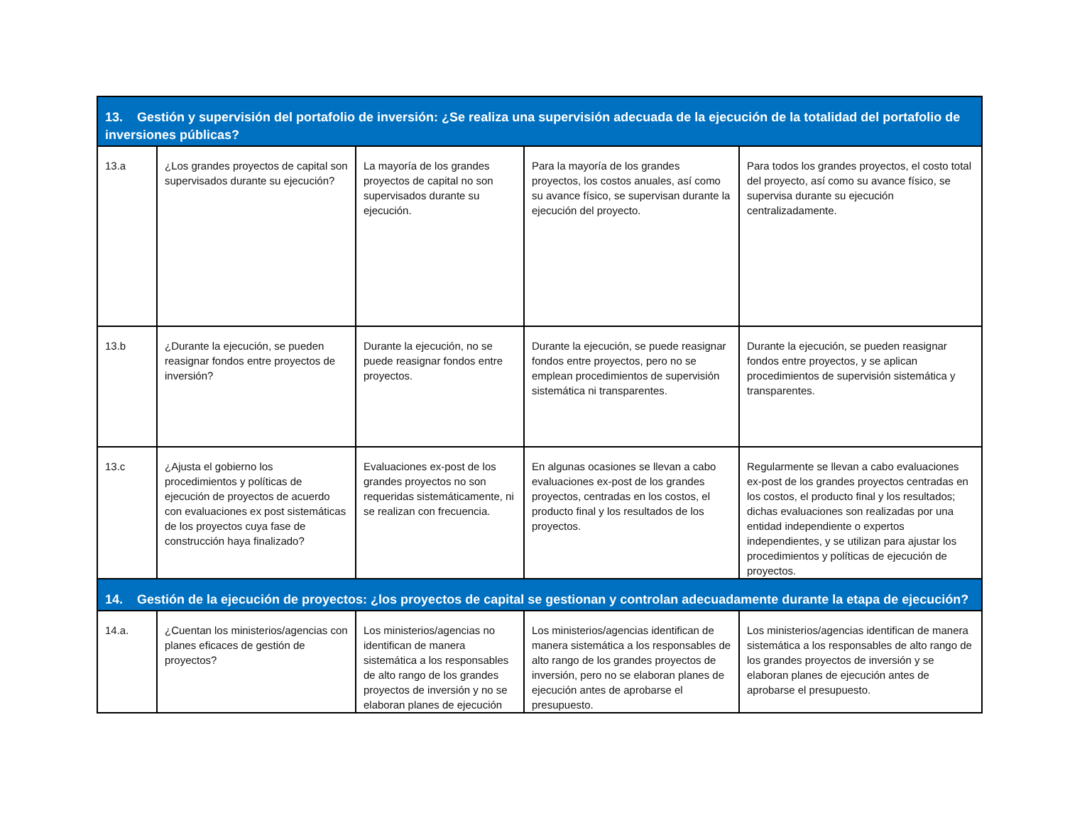| 13. Gestión y supervisión del portafolio de inversión: ¿Se realiza una supervisión adecuada de la ejecución de la totalidad del portafolio de inversiones públicas? | | | | |
| 13.a | ¿Los grandes proyectos de capital son supervisados durante su ejecución? | La mayoría de los grandes proyectos de capital no son supervisados durante su ejecución. | Para la mayoría de los grandes proyectos, los costos anuales, así como su avance físico, se supervisan durante la ejecución del proyecto. | Para todos los grandes proyectos, el costo total del proyecto, así como su avance físico, se supervisa durante su ejecución centralizadamente. |
| 13.b | ¿Durante la ejecución, se pueden reasignar fondos entre proyectos de inversión? | Durante la ejecución, no se puede reasignar fondos entre proyectos. | Durante la ejecución, se puede reasignar fondos entre proyectos, pero no se emplean procedimientos de supervisión sistemática ni transparentes. | Durante la ejecución, se pueden reasignar fondos entre proyectos, y se aplican procedimientos de supervisión sistemática y transparentes. |
| 13.c | ¿Ajusta el gobierno los procedimientos y políticas de ejecución de proyectos de acuerdo con evaluaciones ex post sistemáticas de los proyectos cuya fase de construcción haya finalizado? | Evaluaciones ex-post de los grandes proyectos no son requeridas sistemáticamente, ni se realizan con frecuencia. | En algunas ocasiones se llevan a cabo evaluaciones ex-post de los grandes proyectos, centradas en los costos, el producto final y los resultados de los proyectos. | Regularmente se llevan a cabo evaluaciones ex-post de los grandes proyectos centradas en los costos, el producto final y los resultados; dichas evaluaciones son realizadas por una entidad independiente o expertos independientes, y se utilizan para ajustar los procedimientos y políticas de ejecución de proyectos. |
| 14. Gestión de la ejecución de proyectos: ¿los proyectos de capital se gestionan y controlan adecuadamente durante la etapa de ejecución? | | | | |
| 14.a. | ¿Cuentan los ministerios/agencias con planes eficaces de gestión de proyectos? | Los ministerios/agencias no identifican de manera sistemática a los responsables de alto rango de los grandes proyectos de inversión y no se elaboran planes de ejecución | Los ministerios/agencias identifican de manera sistemática a los responsables de alto rango de los grandes proyectos de inversión, pero no se elaboran planes de ejecución antes de aprobarse el presupuesto. | Los ministerios/agencias identifican de manera sistemática a los responsables de alto rango de los grandes proyectos de inversión y se elaboran planes de ejecución antes de aprobarse el presupuesto. |